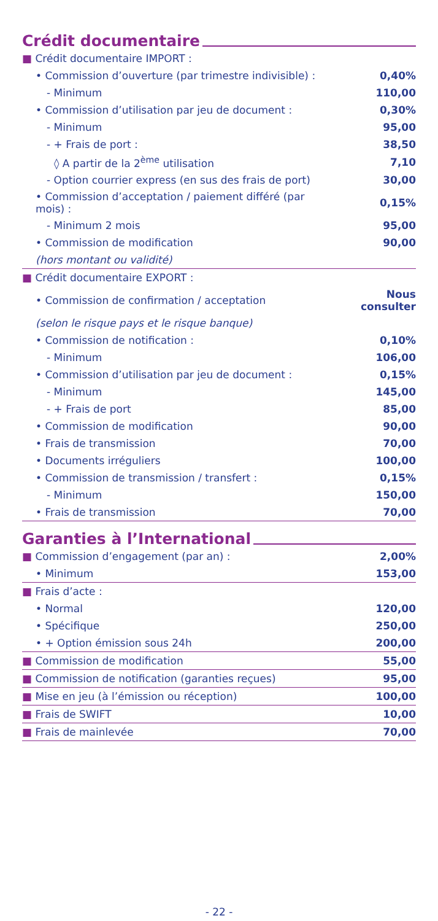Crédit documentaire
| ■ Crédit documentaire IMPORT : | |
| • Commission d’ouverture (par trimestre indivisible) : | 0,40% |
| - Minimum | 110,00 |
| • Commission d’utilisation par jeu de document : | 0,30% |
| - Minimum | 95,00 |
| - + Frais de port : | 38,50 |
| ◊ A partir de la 2<sup>ème</sup> utilisation | 7,10 |
| - Option courrier express (en sus des frais de port) | 30,00 |
| • Commission d’acceptation / paiement différé (par mois) : | 0,15% |
| - Minimum 2 mois | 95,00 |
| • Commission de modification | 90,00 |
| (hors montant ou validité) | |
| ■ Crédit documentaire EXPORT : | |
| • Commission de confirmation / acceptation | Nous consulter |
| (selon le risque pays et le risque banque) | |
| • Commission de notification : | 0,10% |
| - Minimum | 106,00 |
| • Commission d’utilisation par jeu de document : | 0,15% |
| - Minimum | 145,00 |
| - + Frais de port | 85,00 |
| • Commission de modification | 90,00 |
| • Frais de transmission | 70,00 |
| • Documents irréguliers | 100,00 |
| • Commission de transmission / transfert : | 0,15% |
| - Minimum | 150,00 |
| • Frais de transmission | 70,00 |
Garanties à l’International
| ■ Commission d’engagement (par an) : | 2,00% |
| • Minimum | 153,00 |
| ■ Frais d’acte : | |
| • Normal | 120,00 |
| • Spécifique | 250,00 |
| • + Option émission sous 24h | 200,00 |
| ■ Commission de modification | 55,00 |
| ■ Commission de notification (garanties reçues) | 95,00 |
| ■ Mise en jeu (à l’émission ou réception) | 100,00 |
| ■ Frais de SWIFT | 10,00 |
| ■ Frais de mainlevée | 70,00 |
- 22 -